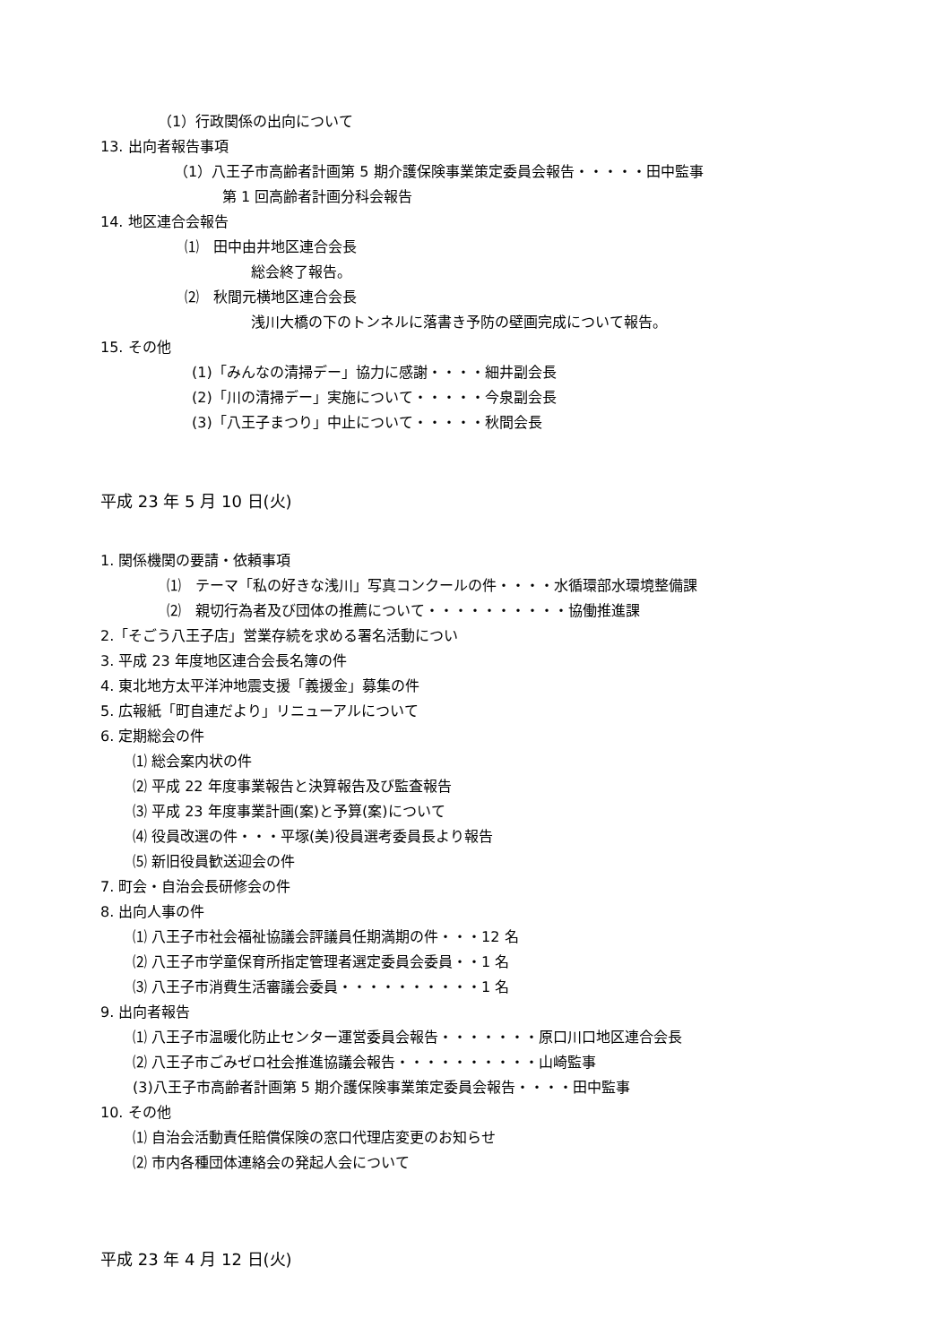（1）行政関係の出向について
13. 出向者報告事項
（1）八王子市高齢者計画第 5 期介護保険事業策定委員会報告・・・・・田中監事
第 1 回高齢者計画分科会報告
14. 地区連合会報告
⑴　田中由井地区連合会長
総会終了報告。
⑵　秋間元横地区連合会長
浅川大橋の下のトンネルに落書き予防の壁画完成について報告。
15. その他
(1)「みんなの清掃デー」協力に感謝・・・・細井副会長
(2)「川の清掃デー」実施について・・・・・今泉副会長
(3)「八王子まつり」中止について・・・・・秋間会長
平成 23 年 5 月 10 日(火)
1. 関係機関の要請・依頼事項
⑴　テーマ「私の好きな浅川」写真コンクールの件・・・・水循環部水環境整備課
⑵　親切行為者及び団体の推薦について・・・・・・・・・・協働推進課
2.「そごう八王子店」営業存続を求める署名活動につい
3. 平成 23 年度地区連合会長名簿の件
4. 東北地方太平洋沖地震支援「義援金」募集の件
5. 広報紙「町自連だより」リニューアルについて
6. 定期総会の件
⑴ 総会案内状の件
⑵ 平成 22 年度事業報告と決算報告及び監査報告
⑶ 平成 23 年度事業計画(案)と予算(案)について
⑷ 役員改選の件・・・平塚(美)役員選考委員長より報告
⑸ 新旧役員歓送迎会の件
7. 町会・自治会長研修会の件
8. 出向人事の件
⑴ 八王子市社会福祉協議会評議員任期満期の件・・・12 名
⑵ 八王子市学童保育所指定管理者選定委員会委員・・1 名
⑶ 八王子市消費生活審議会委員・・・・・・・・・・1 名
9. 出向者報告
⑴ 八王子市温暖化防止センター運営委員会報告・・・・・・・原口川口地区連合会長
⑵ 八王子市ごみゼロ社会推進協議会報告・・・・・・・・・・山崎監事
(3)八王子市高齢者計画第 5 期介護保険事業策定委員会報告・・・・田中監事
10. その他
⑴ 自治会活動責任賠償保険の窓口代理店変更のお知らせ
⑵ 市内各種団体連絡会の発起人会について
平成 23 年 4 月 12 日(火)